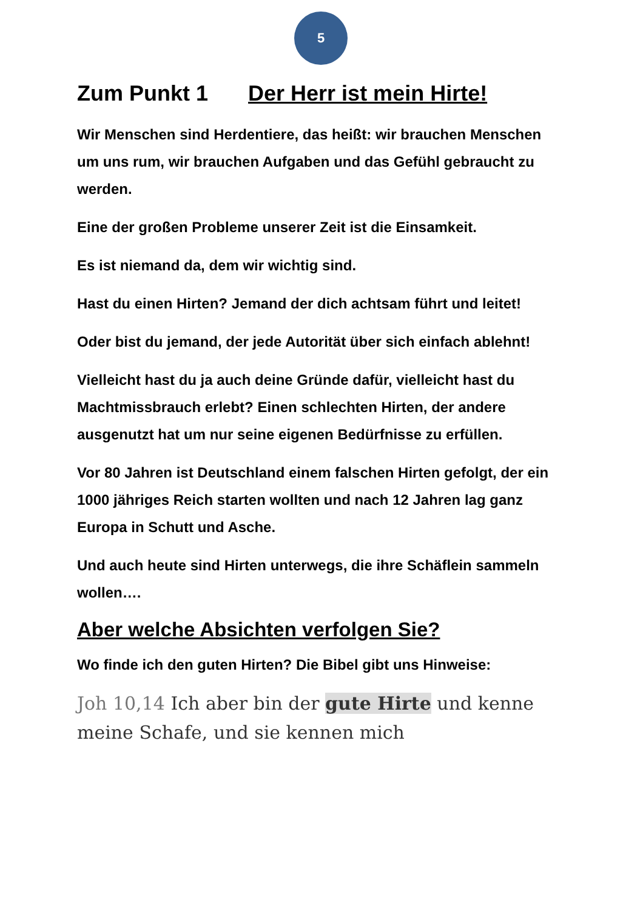5
Zum Punkt 1 Der Herr ist mein Hirte!
Wir Menschen sind Herdentiere, das heißt: wir brauchen Menschen um uns rum, wir brauchen Aufgaben und das Gefühl gebraucht zu werden.
Eine der großen Probleme unserer Zeit ist die Einsamkeit.
Es ist niemand da, dem wir wichtig sind.
Hast du einen Hirten? Jemand der dich achtsam führt und leitet!
Oder bist du jemand, der jede Autorität über sich einfach ablehnt!
Vielleicht hast du ja auch deine Gründe dafür, vielleicht hast du Machtmissbrauch erlebt? Einen schlechten Hirten, der andere ausgenutzt hat um nur seine eigenen Bedürfnisse zu erfüllen.
Vor 80 Jahren ist Deutschland einem falschen Hirten gefolgt, der ein 1000 jähriges Reich starten wollten und nach 12 Jahren lag ganz Europa in Schutt und Asche.
Und auch heute sind Hirten unterwegs, die ihre Schäflein sammeln wollen….
Aber welche Absichten verfolgen Sie?
Wo finde ich den guten Hirten? Die Bibel gibt uns Hinweise:
Joh 10,14 Ich aber bin der gute Hirte und kenne meine Schafe, und sie kennen mich